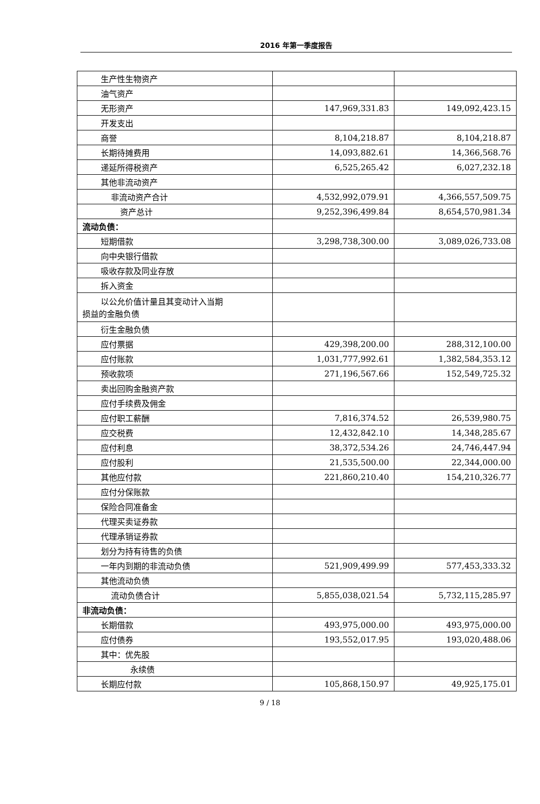2016 年第一季度报告
| 生产性生物资产 | | |
| 油气资产 | | |
| 无形资产 | 147,969,331.83 | 149,092,423.15 |
| 开发支出 | | |
| 商誉 | 8,104,218.87 | 8,104,218.87 |
| 长期待摊费用 | 14,093,882.61 | 14,366,568.76 |
| 递延所得税资产 | 6,525,265.42 | 6,027,232.18 |
| 其他非流动资产 | | |
| 非流动资产合计 | 4,532,992,079.91 | 4,366,557,509.75 |
| 资产总计 | 9,252,396,499.84 | 8,654,570,981.34 |
| 流动负债： | | |
| 短期借款 | 3,298,738,300.00 | 3,089,026,733.08 |
| 向中央银行借款 | | |
| 吸收存款及同业存放 | | |
| 拆入资金 | | |
| 以公允价值计量且其变动计入当期 损益的金融负债 | | |
| 衍生金融负债 | | |
| 应付票据 | 429,398,200.00 | 288,312,100.00 |
| 应付账款 | 1,031,777,992.61 | 1,382,584,353.12 |
| 预收款项 | 271,196,567.66 | 152,549,725.32 |
| 卖出回购金融资产款 | | |
| 应付手续费及佣金 | | |
| 应付职工薪酬 | 7,816,374.52 | 26,539,980.75 |
| 应交税费 | 12,432,842.10 | 14,348,285.67 |
| 应付利息 | 38,372,534.26 | 24,746,447.94 |
| 应付股利 | 21,535,500.00 | 22,344,000.00 |
| 其他应付款 | 221,860,210.40 | 154,210,326.77 |
| 应付分保账款 | | |
| 保险合同准备金 | | |
| 代理买卖证券款 | | |
| 代理承销证券款 | | |
| 划分为持有待售的负债 | | |
| 一年内到期的非流动负债 | 521,909,499.99 | 577,453,333.32 |
| 其他流动负债 | | |
| 流动负债合计 | 5,855,038,021.54 | 5,732,115,285.97 |
| 非流动负债： | | |
| 长期借款 | 493,975,000.00 | 493,975,000.00 |
| 应付债券 | 193,552,017.95 | 193,020,488.06 |
| 其中：优先股 | | |
| 永续债 | | |
| 长期应付款 | 105,868,150.97 | 49,925,175.01 |
9 / 18